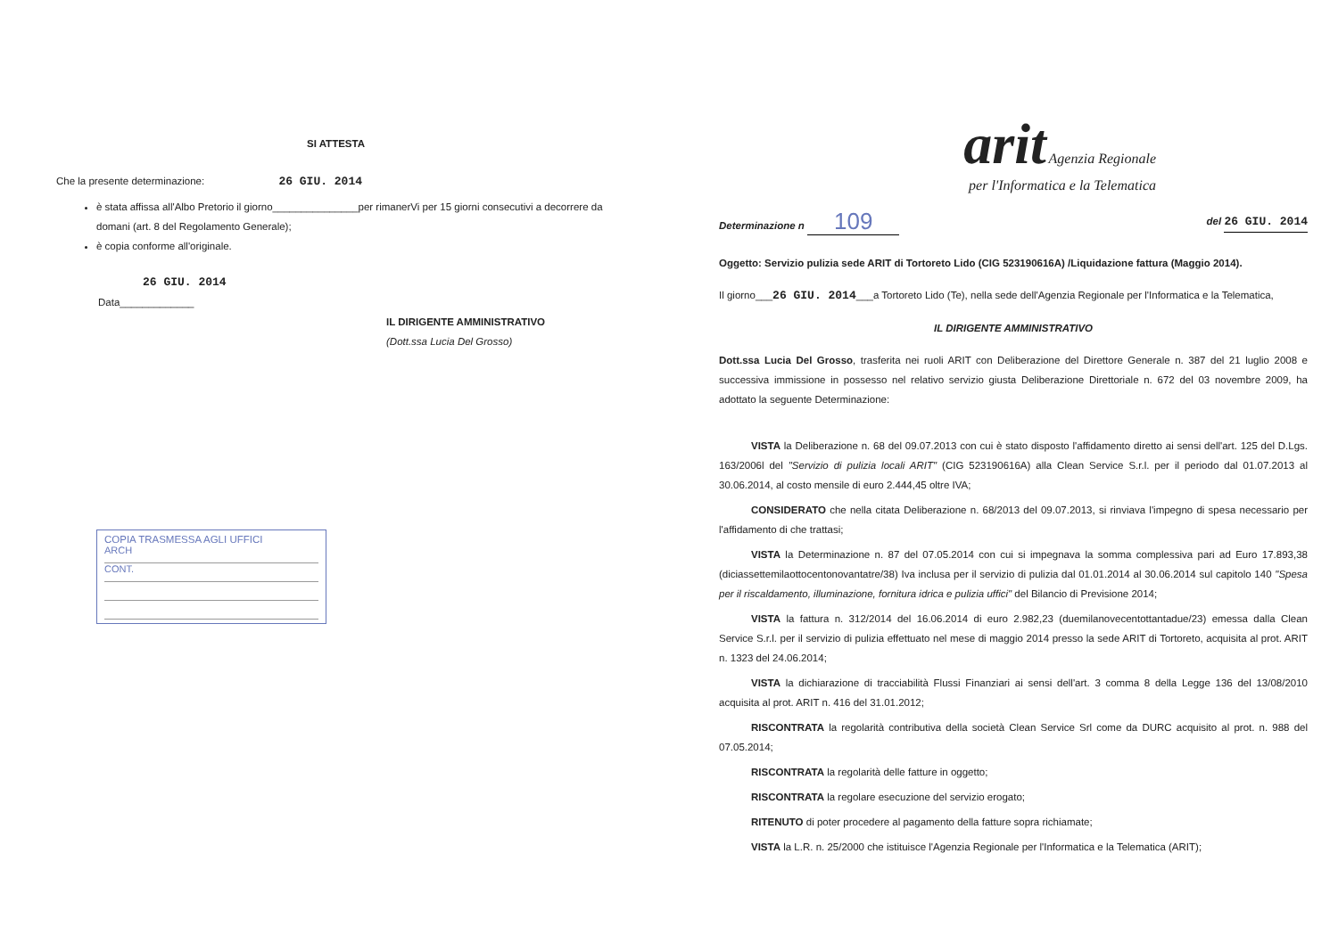SI ATTESTA
Che la presente determinazione: 26 GIU. 2014
è stata affissa all'Albo Pretorio il giorno_______________per rimanerVi per 15 giorni consecutivi a decorrere da domani (art. 8 del Regolamento Generale);
è copia conforme all'originale.
26 GIU. 2014
Data_____________
IL DIRIGENTE AMMINISTRATIVO
(Dott.ssa Lucia Del Grosso)
COPIA TRASMESSA AGLI UFFICI
ARCH
CONT.
arit Agenzia Regionale
per l'Informatica e la Telematica
Determinazione n 109 del 26 GIU. 2014
Oggetto: Servizio pulizia sede ARIT di Tortoreto Lido (CIG 523190616A) /Liquidazione fattura (Maggio 2014).
Il giorno___26 GIU. 2014___a Tortoreto Lido (Te), nella sede dell'Agenzia Regionale per l'Informatica e la Telematica,
IL DIRIGENTE AMMINISTRATIVO
Dott.ssa Lucia Del Grosso, trasferita nei ruoli ARIT con Deliberazione del Direttore Generale n. 387 del 21 luglio 2008 e successiva immissione in possesso nel relativo servizio giusta Deliberazione Direttoriale n. 672 del 03 novembre 2009, ha adottato la seguente Determinazione:
VISTA la Deliberazione n. 68 del 09.07.2013 con cui è stato disposto l'affidamento diretto ai sensi dell'art. 125 del D.Lgs. 163/2006l del "Servizio di pulizia locali ARIT" (CIG 523190616A) alla Clean Service S.r.l. per il periodo dal 01.07.2013 al 30.06.2014, al costo mensile di euro 2.444,45 oltre IVA;
CONSIDERATO che nella citata Deliberazione n. 68/2013 del 09.07.2013, si rinviava l'impegno di spesa necessario per l'affidamento di che trattasi;
VISTA la Determinazione n. 87 del 07.05.2014 con cui si impegnava la somma complessiva pari ad Euro 17.893,38 (diciassettemilaottocentonovantatre/38) Iva inclusa per il servizio di pulizia dal 01.01.2014 al 30.06.2014 sul capitolo 140 "Spesa per il riscaldamento, illuminazione, fornitura idrica e pulizia uffici" del Bilancio di Previsione 2014;
VISTA la fattura n. 312/2014 del 16.06.2014 di euro 2.982,23 (duemilanovecentottantadue/23) emessa dalla Clean Service S.r.l. per il servizio di pulizia effettuato nel mese di maggio 2014 presso la sede ARIT di Tortoreto, acquisita al prot. ARIT n. 1323 del 24.06.2014;
VISTA la dichiarazione di tracciabilità Flussi Finanziari ai sensi dell'art. 3 comma 8 della Legge 136 del 13/08/2010 acquisita al prot. ARIT n. 416 del 31.01.2012;
RISCONTRATA la regolarità contributiva della società Clean Service Srl come da DURC acquisito al prot. n. 988 del 07.05.2014;
RISCONTRATA la regolarità delle fatture in oggetto;
RISCONTRATA la regolare esecuzione del servizio erogato;
RITENUTO di poter procedere al pagamento della fatture sopra richiamate;
VISTA la L.R. n. 25/2000 che istituisce l'Agenzia Regionale per l'Informatica e la Telematica (ARIT);